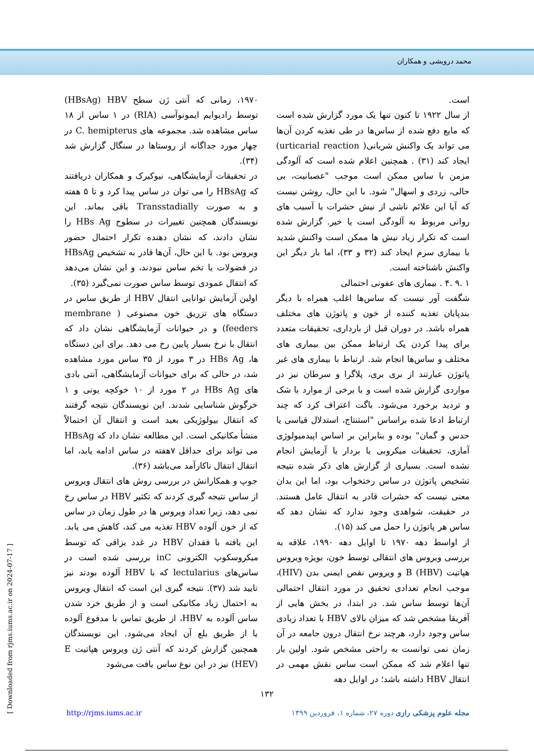محمد درویشی و همکاران
است.
از سال ۱۹۲۲ تا کنون تنها یک مورد گزارش شده است که مایع دفع شده از ساس‌ها در طی تغذیه کردن آن‌ها می تواند یک واکنش شریانی( urticarial reaction) ایجاد کند (۳۱) . همچنین اعلام شده است که آلودگی مزمن با ساس ممکن است موجب "عصبانیت، بی حالی، زردی و اسهال" شود. با این حال، روشن نیست که آیا این علائم ناشی از نیش حشرات یا آسیب های روانی مربوط به آلودگی است یا خیر. گزارش شده است که تکرار زیاد نیش ها ممکن است واکنش شدید با بیماری سرم ایجاد کند (۳۲ و ۳۳)، اما بار دیگر این واکنش ناشناخته است.
۱ .۹ .۴ . بیماری های عفونی احتمالی
شگفت آور نیست که ساس‌ها اغلب همراه با دیگر بندپایان تغذیه کننده از خون و پاتوژن های مختلف همراه باشد. در دوران قبل از بارداری، تحقیقات متعدد برای پیدا کردن یک ارتباط ممکن بین بیماری های مختلف و ساس‌ها انجام شد. ارتباط با بیماری های غیر پاتوژن عبارتند از بری بری، پلاگرا و سرطان نیز در مواردی گزارش شده است و با برخی از موارد با شک و تردید برخورد می‌شود. باگت اعتراف کرد که چند ارتباط ادعا شده براساس "استنتاج، استدلال قیاسی یا حدس و گمان" بوده و بنابراین بر اساس اپیدمیولوژی آماری، تحقیقات میکروبی یا بردار یا آزمایش انجام نشده است. بسیاری از گزارش های ذکر شده نتیجه تشخیص پاتوژن در ساس رختخواب بود، اما این بدان معنی نیست که حشرات قادر به انتقال عامل هستند. در حقیقت، شواهدی وجود ندارد که نشان دهد که ساس هر پاتوژن را حمل می کند (۱۵).
از اواسط دهه ۱۹۷۰ تا اوایل دهه ۱۹۹۰، علاقه به بررسی ویروس های انتقالی توسط خون، بویژه ویروس هپاتیت B (HBV) و ویروس نقص ایمنی بدن (HIV)، موجب انجام تعدادی تحقیق در مورد انتقال احتمالی آن‌ها توسط ساس شد. در ابتدا، در بخش هایی از آفریقا مشخص شد که میزان بالای HBV با تعداد زیادی ساس وجود دارد، هرچند نرخ انتقال درون جامعه در آن زمان نمی توانست به راحتی مشخص شود. اولین بار تنها اعلام شد که ممکن است ساس نقش مهمی در انتقال HBV داشته باشد؛ در اوایل دهه
۱۹۷۰، زمانی که آنتی ژن سطح HBsAg) HBV) توسط رادیوایم ایمونوآسی (RIA) در ۱ ساس از ۱۸ ساس مشاهده شد. مجموعه های C. hemipterus در چهار مورد جداگانه از روستاها در سنگال گزارش شد (۳۴).
در تحقیقات آزمایشگاهی، نیوکیرک و همکاران دریافتند که HBsAg را می توان در ساس پیدا کرد و تا ۵ هفته و به صورت Transstadially باقی بماند. این نویسندگان همچنین تغییرات در سطوح HBs Ag را نشان دادند، که نشان دهنده تکرار احتمال حضور ویروس بود. با این حال، آن‌ها قادر به تشخیص HBsAg در فضولات یا تخم ساس نبودند، و این نشان می‌دهد که انتقال عمودی توسط ساس صورت نمی‌گیرد (۳۵).
اولین آزمایش توانایی انتقال HBV از طریق ساس در دستگاه های تزریق خون مصنوعی ( membrane feeders) و در حیوانات آزمایشگاهی نشان داد که انتقال با نرخ بسیار پایین رخ می دهد. برای این دستگاه ها، HBs Ag در ۳ مورد از ۳۵ ساس مورد مشاهده شد، در حالی که برای حیوانات آزمایشگاهی، آنتی بادی های HBs Ag در ۲ مورد از ۱۰ خوکچه یونی و ۱ خرگوش شناسایی شدند. این نویسندگان نتیجه گرفتند که انتقال بیولوژیکی بعید است و انتقال آن احتمالاً منشأ مکانیکی است. این مطالعه نشان داد که HBsAg می تواند برای حداقل ۷هفته در ساس ادامه یابد، اما انتقال انتقال ناکارآمد می‌باشد (۳۶).
جوپ و همکارانش در بررسی روش های انتقال ویروس از ساس نتیجه گیری کردند که تکثیر HBV در ساس رخ نمی دهد، زیرا تعداد ویروس ها در طول زمان در ساس که از خون آلوده HBV تغذیه می کند، کاهش می یابد. این یافته با فقدان HBV در غدد بزاقی که توسط میکروسکوپ الکترونی inC بررسی شده است در ساس‌های lectularius که با HBV آلوده بودند نیز تایید شد (۳۷). نتیجه گیری این است که انتقال ویروس به احتمال زیاد مکانیکی است و از طریق خرد شدن ساس آلوده به HBV، از طریق تماس با مدفوع آلوده یا از طریق بلع آن ایجاد می‌شود. این نویسندگان همچنین گزارش کردند که آنتی ژن ویروس هپاتیت E (HEV) نیز در این نوع ساس یافت می‌شود
۱۳۲
مجله علوم پزشکی رازی دوره ۲۷، شماره ۱، فروردین ۱۳۹۹ http://rjms.iums.ac.ir
[ Downloaded from rjms.iums.ac.ir on 2024-07-17 ]